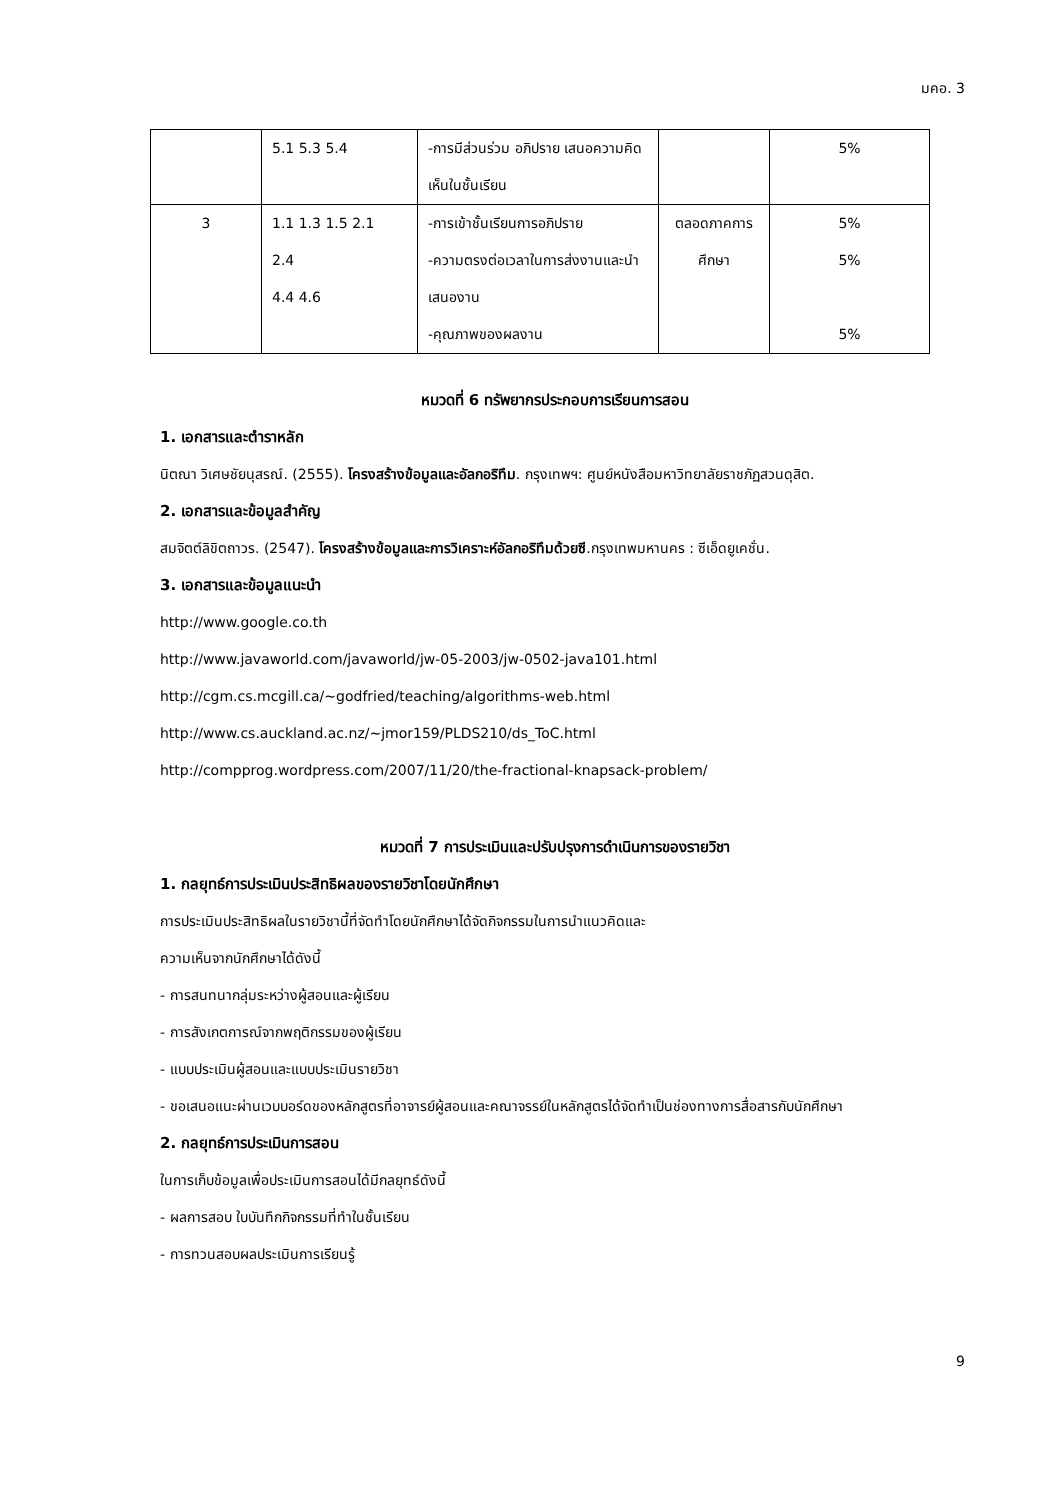มคอ. 3
| | 5.1 5.3 5.4 | -การมีส่วนร่วม อภิปราย เสนอความคิดเห็นในชั้นเรียน | | 5% |
| 3 | 1.1 1.3 1.5 2.1 2.4 4.4 4.6 | -การเข้าชั้นเรียนการอภิปราย -ความตรงต่อเวลาในการส่งงานและนำเสนองาน -คุณภาพของผลงาน | ตลอดภาคการศึกษา | 5% 5% 5% |
หมวดที่ 6 ทรัพยากรประกอบการเรียนการสอน
1. เอกสารและตำราหลัก
นิตณา วิเศษชัยนุสรณ์. (2555). โครงสร้างข้อมูลและอัลกอริทึม. กรุงเทพฯ: ศูนย์หนังสือมหาวิทยาลัยราชภัฏสวนดุสิต.
2. เอกสารและข้อมูลสำคัญ
สมจิตต์ลิขิตถาวร. (2547). โครงสร้างข้อมูลและการวิเคราะห์อัลกอริทึมด้วยซี.กรุงเทพมหานคร : ซีเอ็ดยูเคชั่น.
3. เอกสารและข้อมูลแนะนำ
http://www.google.co.th
http://www.javaworld.com/javaworld/jw-05-2003/jw-0502-java101.html
http://cgm.cs.mcgill.ca/~godfried/teaching/algorithms-web.html
http://www.cs.auckland.ac.nz/~jmor159/PLDS210/ds_ToC.html
http://compprog.wordpress.com/2007/11/20/the-fractional-knapsack-problem/
หมวดที่ 7 การประเมินและปรับปรุงการดำเนินการของรายวิชา
1. กลยุทธ์การประเมินประสิทธิผลของรายวิชาโดยนักศึกษา
การประเมินประสิทธิผลในรายวิชานี้ที่จัดทำโดยนักศึกษาได้จัดกิจกรรมในการนำแนวคิดและ
ความเห็นจากนักศึกษาได้ดังนี้
- การสนทนากลุ่มระหว่างผู้สอนและผู้เรียน
- การสังเกตการณ์จากพฤติกรรมของผู้เรียน
- แบบประเมินผู้สอนและแบบประเมินรายวิชา
- ขอเสนอแนะผ่านเวบบอร์ดของหลักสูตรที่อาจารย์ผู้สอนและคณาจรรย์ในหลักสูตรได้จัดทำเป็นช่องทางการสื่อสารกับนักศึกษา
2. กลยุทธ์การประเมินการสอน
ในการเก็บข้อมูลเพื่อประเมินการสอนได้มีกลยุทธ์ดังนี้
- ผลการสอบ ใบบันทึกกิจกรรมที่ทำในชั้นเรียน
- การทวนสอบผลประเมินการเรียนรู้
9